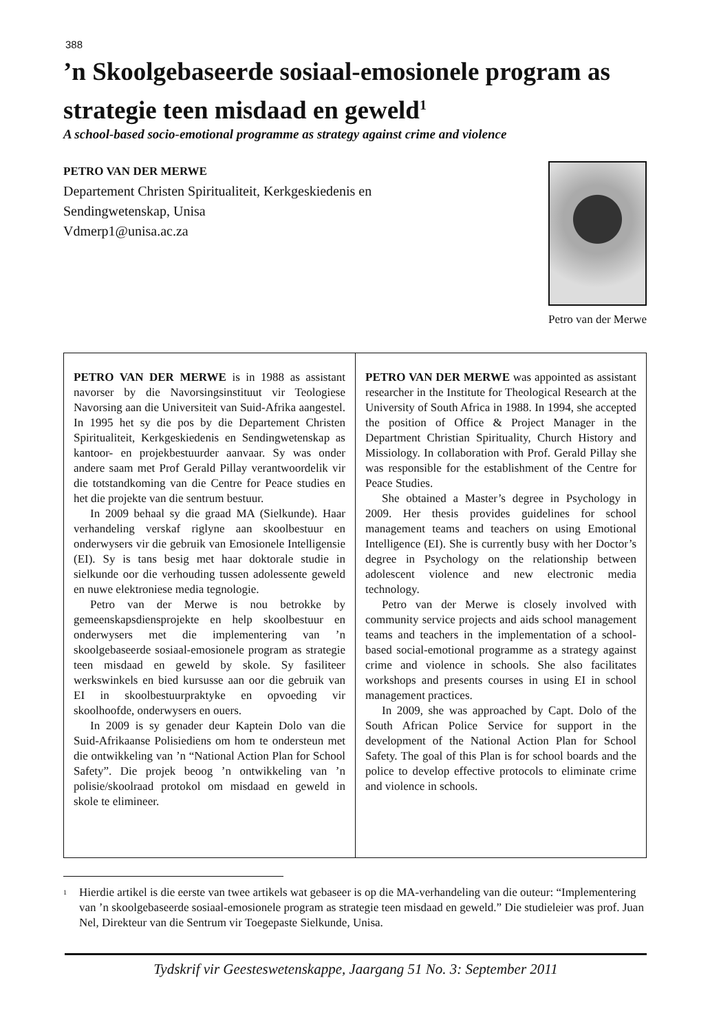388
’n Skoolgebaseerde sosiaal-emosionele program as strategie teen misdaad en geweld<sup>1</sup>
A school-based socio-emotional programme as strategy against crime and violence
PETRO VAN DER MERWE
Departement Christen Spiritualiteit, Kerkgeskiedenis en
Sendingwetenskap, Unisa
Vdmerp1@unisa.ac.za
Petro van der Merwe
PETRO VAN DER MERWE is in 1988 as assistant navorser by die Navorsingsinstituut vir Teologiese Navorsing aan die Universiteit van Suid-Afrika aangestel. In 1995 het sy die pos by die Departement Christen Spiritualiteit, Kerkgeskiedenis en Sendingwetenskap as kantoor- en projekbestuurder aanvaar. Sy was onder andere saam met Prof Gerald Pillay verantwoordelik vir die totstandkoming van die Centre for Peace studies en het die projekte van die sentrum bestuur.
In 2009 behaal sy die graad MA (Sielkunde). Haar verhandeling verskaf riglyne aan skoolbestuur en onderwysers vir die gebruik van Emosionele Intelligensie (EI). Sy is tans besig met haar doktorale studie in sielkunde oor die verhouding tussen adolessente geweld en nuwe elektroniese media tegnologie.
Petro van der Merwe is nou betrokke by gemeenskapsdiensprojekte en help skoolbestuur en onderwysers met die implementering van ’n skoolgebaseerde sosiaal-emosionele program as strategie teen misdaad en geweld by skole. Sy fasiliteer werkswinkels en bied kursusse aan oor die gebruik van EI in skoolbestuurpraktyke en opvoeding vir skoolhoofde, onderwysers en ouers.
In 2009 is sy genader deur Kaptein Dolo van die Suid-Afrikaanse Polisiediens om hom te ondersteun met die ontwikkeling van ’n “National Action Plan for School Safety”. Die projek beoog ’n ontwikkeling van ’n polisie/skoolraad protokol om misdaad en geweld in skole te elimineer.
PETRO VAN DER MERWE was appointed as assistant researcher in the Institute for Theological Research at the University of South Africa in 1988. In 1994, she accepted the position of Office & Project Manager in the Department Christian Spirituality, Church History and Missiology. In collaboration with Prof. Gerald Pillay she was responsible for the establishment of the Centre for Peace Studies.
She obtained a Master’s degree in Psychology in 2009. Her thesis provides guidelines for school management teams and teachers on using Emotional Intelligence (EI). She is currently busy with her Doctor’s degree in Psychology on the relationship between adolescent violence and new electronic media technology.
Petro van der Merwe is closely involved with community service projects and aids school management teams and teachers in the implementation of a school-based social-emotional programme as a strategy against crime and violence in schools. She also facilitates workshops and presents courses in using EI in school management practices.
In 2009, she was approached by Capt. Dolo of the South African Police Service for support in the development of the National Action Plan for School Safety. The goal of this Plan is for school boards and the police to develop effective protocols to eliminate crime and violence in schools.
<sup>1</sup>
Hierdie artikel is die eerste van twee artikels wat gebaseer is op die MA-verhandeling van die outeur: “Implementering van ’n skoolgebaseerde sosiaal-emosionele program as strategie teen misdaad en geweld.” Die studieleier was prof. Juan Nel, Direkteur van die Sentrum vir Toegepaste Sielkunde, Unisa.
Tydskrif vir Geesteswetenskappe, Jaargang 51 No. 3: September 2011